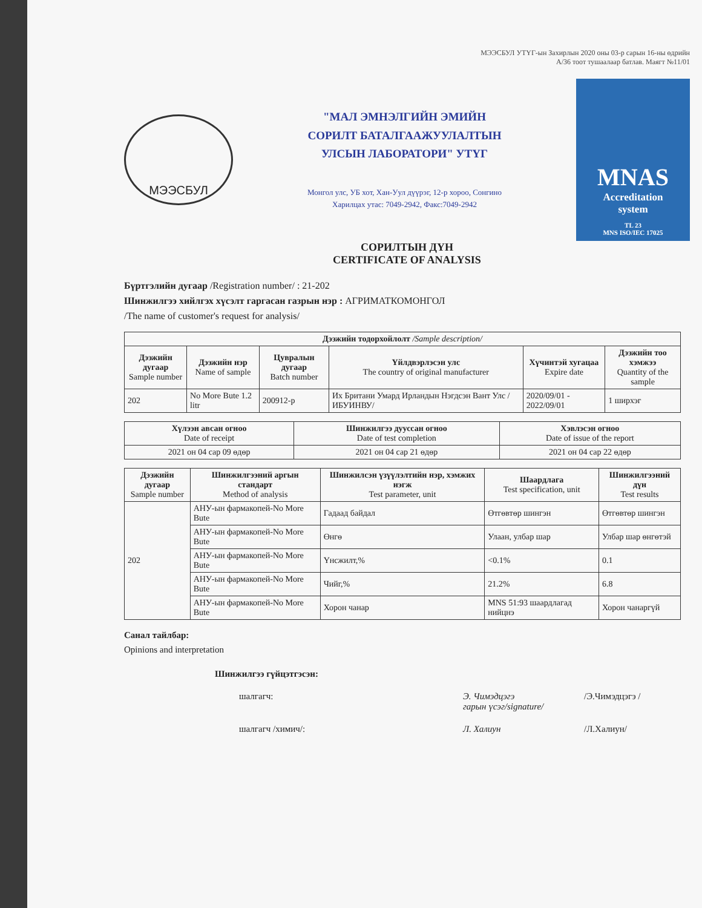МЭЭСБУЛ УТҮГ-ын Захирлын 2020 оны 03-р сарын 16-ны өдрийн
А/36 тоот тушаалаар батлав. Маягт №11/01
МЭЭСБУЛ
"МАЛ ЭМНЭЛГИЙН ЭМИЙН
СОРИЛТ БАТАЛГААЖУУЛАЛТЫН
УЛСЫН ЛАБОРАТОРИ" УТҮГ
Монгол улс, УБ хот, Хан-Уул дүүрэг, 12-р хороо, Сонгино
Харилцах утас: 7049-2942, Факс:7049-2942
MNAS
Accreditation
system
TL 23
MNS ISO/IEC 17025
СОРИЛТЫН ДҮН
CERTIFICATE OF ANALYSIS
Бүртгэлийн дугаар /Registration number/ : 21-202
Шинжилгээ хийлгэх хүсэлт гаргасан газрын нэр : АГРИМАТКОМОНГОЛ
/The name of customer's request for analysis/
| Дээжийн тодорхойлолт /Sample description/ | | | | | |
| --- | --- | --- | --- | --- | --- |
| Дээжийн дугаар Sample number | Дээжийн нэр Name of sample | Цувралын дугаар Batch number | Үйлдвэрлэсэн улс The country of original manufacturer | Хүчинтэй хугацаа Expire date | Дээжийн тоо хэмжээ Quantity of the sample |
| 202 | No More Bute 1.2 litr | 200912-р | Их Британи Умард Ирландын Нэгдсэн Вант Улс /ИБУИНВУ/ | 2020/09/01 - 2022/09/01 | 1 ширхэг |
| Хүлээн авсан огноо Date of receipt | Шинжилгээ дууссан огноо Date of test completion | Хэвлэсэн огноо Date of issue of the report |
| --- | --- | --- |
| 2021 он 04 сар 09 өдөр | 2021 он 04 сар 21 өдөр | 2021 он 04 сар 22 өдөр |
| Дээжийн дугаар Sample number | Шинжилгээний аргын стандарт Method of analysis | Шинжилсэн үзүүлэлтийн нэр, хэмжих нэгж Test parameter, unit | Шаардлага Test specification, unit | Шинжилгээний дүн Test results |
| --- | --- | --- | --- | --- |
| 202 | АНУ-ын фармакопей-No More Bute | Гадаад байдал | Өтгөвтөр шингэн | Өтгөвтөр шингэн |
| | АНУ-ын фармакопей-No More Bute | Өнгө | Улаан, улбар шар | Улбар шар өнгөтэй |
| | АНУ-ын фармакопей-No More Bute | Үнсжилт,% | <0.1% | 0.1 |
| | АНУ-ын фармакопей-No More Bute | Чийг,% | 21.2% | 6.8 |
| | АНУ-ын фармакопей-No More Bute | Хорон чанар | MNS 51:93 шаардлагад нийцнэ | Хорон чанаргүй |
Санал тайлбар:
Opinions and interpretation
Шинжилгээ гүйцэтгэсэн:
шалгагч: Э. Чимэдцэгэ
гарын үсэг/signature/ /Э.Чимэдцэгэ /
шалгагч /химич/: Л. Халиун /Л.Халиун/